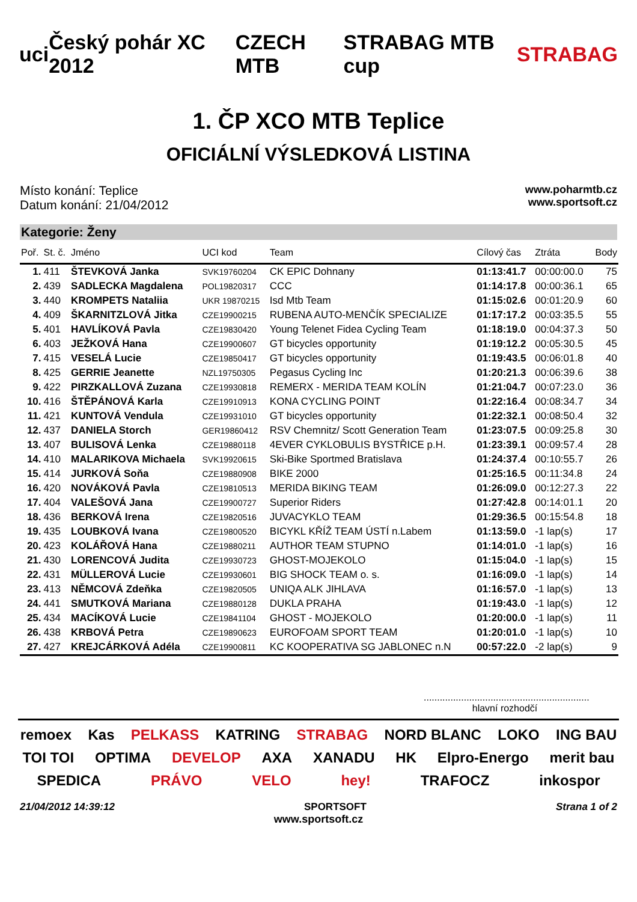uci Český pohár XC 2012 CZECH MTB STRABAG MTB cup STRABAG
1. ČP XCO MTB Teplice
OFICIÁLNÍ VÝSLEDKOVÁ LISTINA
Místo konání: Teplice
Datum konání: 21/04/2012
www.poharmtb.cz
www.sportsoft.cz
Kategorie: Ženy
| Poř. | St. č. | Jméno | UCI kod | Team | Cílový čas | Ztráta | Body |
| --- | --- | --- | --- | --- | --- | --- | --- |
| 1. | 411 | ŠTEVKOVÁ Janka | SVK19760204 | CK EPIC Dohnany | 01:13:41.7 | 00:00:00.0 | 75 |
| 2. | 439 | SADLECKA Magdalena | POL19820317 | CCC | 01:14:17.8 | 00:00:36.1 | 65 |
| 3. | 440 | KROMPETS Nataliia | UKR 19870215 | Isd Mtb Team | 01:15:02.6 | 00:01:20.9 | 60 |
| 4. | 409 | ŠKARNITZLOVÁ Jitka | CZE19900215 | RUBENA AUTO-MENČÍK SPECIALIZE | 01:17:17.2 | 00:03:35.5 | 55 |
| 5. | 401 | HAVLÍKOVÁ Pavla | CZE19830420 | Young Telenet Fidea Cycling Team | 01:18:19.0 | 00:04:37.3 | 50 |
| 6. | 403 | JEŽKOVÁ Hana | CZE19900607 | GT bicycles opportunity | 01:19:12.2 | 00:05:30.5 | 45 |
| 7. | 415 | VESELÁ Lucie | CZE19850417 | GT bicycles opportunity | 01:19:43.5 | 00:06:01.8 | 40 |
| 8. | 425 | GERRIE Jeanette | NZL19750305 | Pegasus Cycling Inc | 01:20:21.3 | 00:06:39.6 | 38 |
| 9. | 422 | PIRZKALLOVÁ Zuzana | CZE19930818 | REMERX - MERIDA TEAM KOLÍN | 01:21:04.7 | 00:07:23.0 | 36 |
| 10. | 416 | ŠTĚPÁNOVÁ Karla | CZE19910913 | KONA CYCLING POINT | 01:22:16.4 | 00:08:34.7 | 34 |
| 11. | 421 | KUNTOVÁ Vendula | CZE19931010 | GT bicycles opportunity | 01:22:32.1 | 00:08:50.4 | 32 |
| 12. | 437 | DANIELA Storch | GER19860412 | RSV Chemnitz/ Scott Generation Team | 01:23:07.5 | 00:09:25.8 | 30 |
| 13. | 407 | BULISOVÁ Lenka | CZE19880118 | 4EVER CYKLOBULIS BYSTŘICE p.H. | 01:23:39.1 | 00:09:57.4 | 28 |
| 14. | 410 | MALARIKOVA Michaela | SVK19920615 | Ski-Bike Sportmed Bratislava | 01:24:37.4 | 00:10:55.7 | 26 |
| 15. | 414 | JURKOVÁ Soňa | CZE19880908 | BIKE 2000 | 01:25:16.5 | 00:11:34.8 | 24 |
| 16. | 420 | NOVÁKOVÁ Pavla | CZE19810513 | MERIDA BIKING TEAM | 01:26:09.0 | 00:12:27.3 | 22 |
| 17. | 404 | VALEŠOVÁ Jana | CZE19900727 | Superior Riders | 01:27:42.8 | 00:14:01.1 | 20 |
| 18. | 436 | BERKOVÁ Irena | CZE19820516 | JUVACYKLO TEAM | 01:29:36.5 | 00:15:54.8 | 18 |
| 19. | 435 | LOUBKOVÁ Ivana | CZE19800520 | BICYKL KŘÍŽ TEAM ÚSTÍ n.Labem | 01:13:59.0 | -1 lap(s) | 17 |
| 20. | 423 | KOLÁŘOVÁ Hana | CZE19880211 | AUTHOR TEAM STUPNO | 01:14:01.0 | -1 lap(s) | 16 |
| 21. | 430 | LORENCOVÁ Judita | CZE19930723 | GHOST-MOJEKOLO | 01:15:04.0 | -1 lap(s) | 15 |
| 22. | 431 | MÜLLEROVÁ Lucie | CZE19930601 | BIG SHOCK TEAM o. s. | 01:16:09.0 | -1 lap(s) | 14 |
| 23. | 413 | NĚMCOVÁ Zdeňka | CZE19820505 | UNIQA ALK JIHLAVA | 01:16:57.0 | -1 lap(s) | 13 |
| 24. | 441 | SMUTKOVÁ Mariana | CZE19880128 | DUKLA PRAHA | 01:19:43.0 | -1 lap(s) | 12 |
| 25. | 434 | MACÍKOVÁ Lucie | CZE19841104 | GHOST - MOJEKOLO | 01:20:00.0 | -1 lap(s) | 11 |
| 26. | 438 | KRBOVÁ Petra | CZE19890623 | EUROFOAM SPORT TEAM | 01:20:01.0 | -1 lap(s) | 10 |
| 27. | 427 | KREJCÁRKOVÁ Adéla | CZE19900811 | KC KOOPERATIVA SG JABLONEC n.N | 00:57:22.0 | -2 lap(s) | 9 |
..............................................................
hlavní rozhodčí
remoex Kas PELKASS KATRING STRABAG NORD BLANC LOKO ING BAU TOI TOI OPTIMA DEVELOP AXA XANADU HK Elpro-Energo merit bau SPEDICA PRÁVO VELO hey! TRAFOCZ inkospor
21/04/2012 14:39:12 SPORTSOFT Strana 1 of 2
www.sportsoft.cz